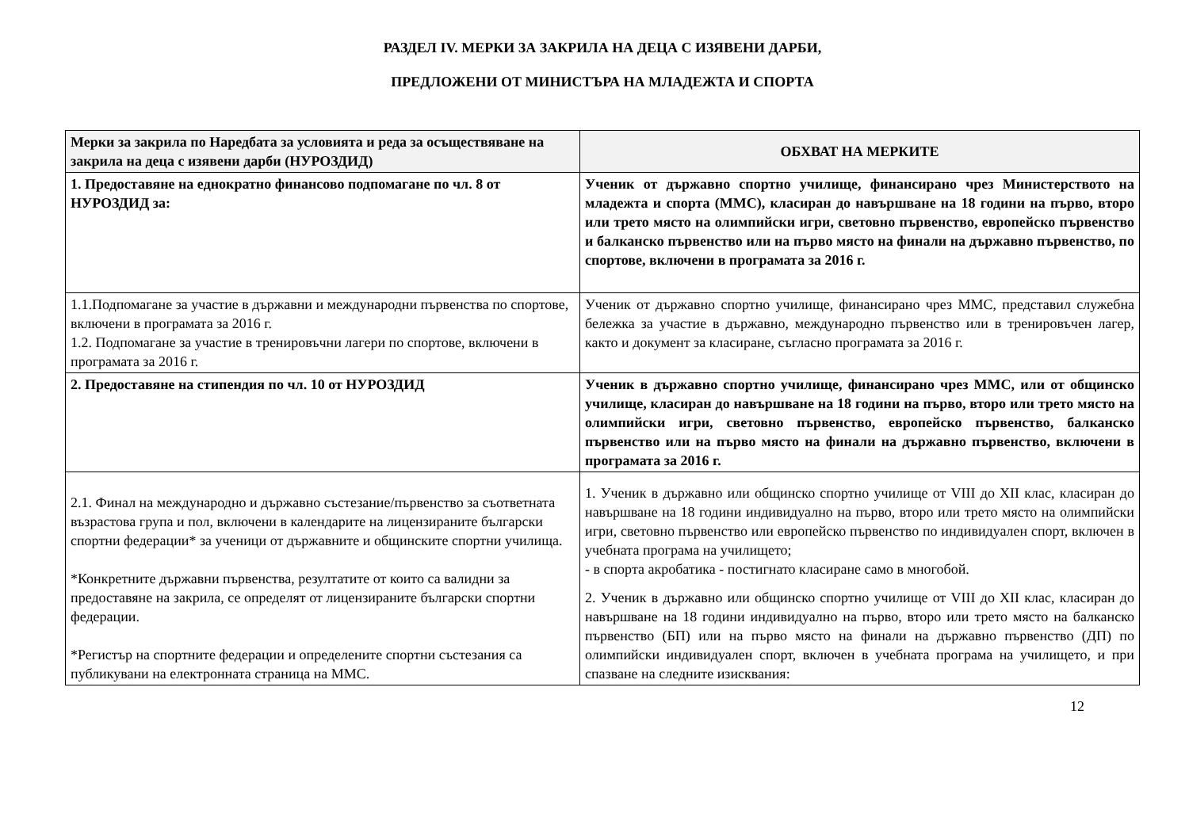РАЗДЕЛ IV. МЕРКИ ЗА ЗАКРИЛА НА ДЕЦА С ИЗЯВЕНИ ДАРБИ,
ПРЕДЛОЖЕНИ ОТ МИНИСТЪРА НА МЛАДЕЖТА И СПОРТА
| Мерки за закрила по Наредбата за условията и реда за осъществяване на закрила на деца с изявени дарби (НУРОЗДИД) | ОБХВАТ НА МЕРКИТЕ |
| --- | --- |
| 1. Предоставяне на еднократно финансово подпомагане по чл. 8 от НУРОЗДИД за: | Ученик от държавно спортно училище, финансирано чрез Министерството на младежта и спорта (ММС), класиран до навършване на 18 години на първо, второ или трето място на олимпийски игри, световно първенство, европейско първенство и балканско първенство или на първо място на финали на държавно първенство, по спортове, включени в програмата за 2016 г. |
| 1.1.Подпомагане за участие в държавни и международни първенства по спортове, включени в програмата за 2016 г. 1.2. Подпомагане за участие в тренировъчни лагери по спортове, включени в програмата за 2016 г. | Ученик от държавно спортно училище, финансирано чрез ММС, представил служебна бележка за участие в държавно, международно първенство или в тренировъчен лагер, както и документ за класиране, съгласно програмата за 2016 г. |
| 2. Предоставяне на стипендия по чл. 10 от НУРОЗДИД | Ученик в държавно спортно училище, финансирано чрез ММС, или от общинско училище, класиран до навършване на 18 години на първо, второ или трето място на олимпийски игри, световно първенство, европейско първенство, балканско първенство или на първо място на финали на държавно първенство, включени в програмата за 2016 г. |
| 2.1. Финал на международно и държавно състезание/първенство за съответната възрастова група и пол, включени в календарите на лицензираните български спортни федерации* за ученици от държавните и общинските спортни училища. *Конкретните държавни първенства, резултатите от които са валидни за предоставяне на закрила, се определят от лицензираните български спортни федерации. *Регистър на спортните федерации и определените спортни състезания са публикувани на електронната страница на ММС. | 1. Ученик в държавно или общинско спортно училище от VIII до XII клас, класиран до навършване на 18 години индивидуално на първо, второ или трето място на олимпийски игри, световно първенство или европейско първенство по индивидуален спорт, включен в учебната програма на училището; - в спорта акробатика - постигнато класиране само в многобой. 2. Ученик в държавно или общинско спортно училище от VIII до XII клас, класиран до навършване на 18 години индивидуално на първо, второ или трето място на балканско първенство (БП) или на първо място на финали на държавно първенство (ДП) по олимпийски индивидуален спорт, включен в учебната програма на училището, и при спазване на следните изисквания: |
12